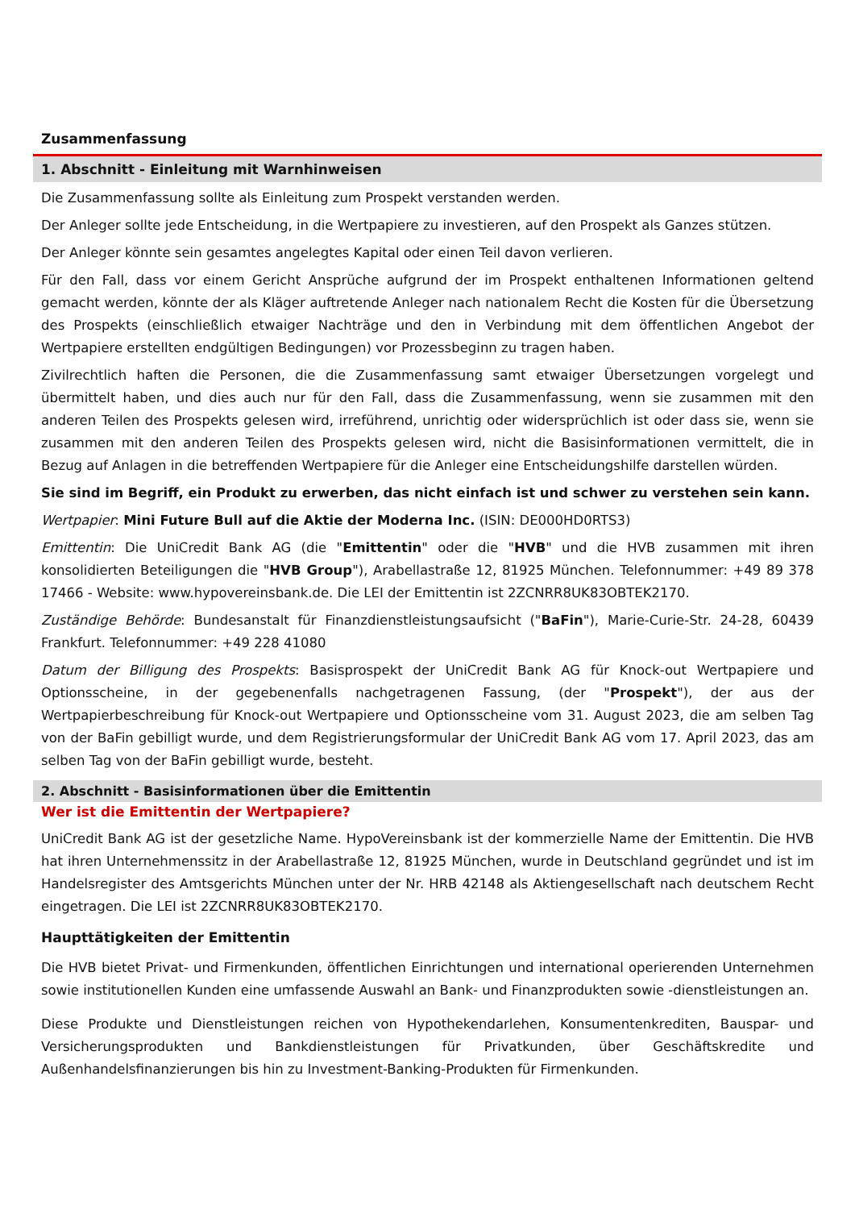Zusammenfassung
1. Abschnitt - Einleitung mit Warnhinweisen
Die Zusammenfassung sollte als Einleitung zum Prospekt verstanden werden.
Der Anleger sollte jede Entscheidung, in die Wertpapiere zu investieren, auf den Prospekt als Ganzes stützen.
Der Anleger könnte sein gesamtes angelegtes Kapital oder einen Teil davon verlieren.
Für den Fall, dass vor einem Gericht Ansprüche aufgrund der im Prospekt enthaltenen Informationen geltend gemacht werden, könnte der als Kläger auftretende Anleger nach nationalem Recht die Kosten für die Übersetzung des Prospekts (einschließlich etwaiger Nachträge und den in Verbindung mit dem öffentlichen Angebot der Wertpapiere erstellten endgültigen Bedingungen) vor Prozessbeginn zu tragen haben.
Zivilrechtlich haften die Personen, die die Zusammenfassung samt etwaiger Übersetzungen vorgelegt und übermittelt haben, und dies auch nur für den Fall, dass die Zusammenfassung, wenn sie zusammen mit den anderen Teilen des Prospekts gelesen wird, irreführend, unrichtig oder widersprüchlich ist oder dass sie, wenn sie zusammen mit den anderen Teilen des Prospekts gelesen wird, nicht die Basisinformationen vermittelt, die in Bezug auf Anlagen in die betreffenden Wertpapiere für die Anleger eine Entscheidungshilfe darstellen würden.
Sie sind im Begriff, ein Produkt zu erwerben, das nicht einfach ist und schwer zu verstehen sein kann.
Wertpapier: Mini Future Bull auf die Aktie der Moderna Inc. (ISIN: DE000HD0RTS3)
Emittentin: Die UniCredit Bank AG (die "Emittentin" oder die "HVB" und die HVB zusammen mit ihren konsolidierten Beteiligungen die "HVB Group"), Arabellastraße 12, 81925 München. Telefonnummer: +49 89 378 17466 - Website: www.hypovereinsbank.de. Die LEI der Emittentin ist 2ZCNRR8UK83OBTEK2170.
Zuständige Behörde: Bundesanstalt für Finanzdienstleistungsaufsicht ("BaFin"), Marie-Curie-Str. 24-28, 60439 Frankfurt. Telefonnummer: +49 228 41080
Datum der Billigung des Prospekts: Basisprospekt der UniCredit Bank AG für Knock-out Wertpapiere und Optionsscheine, in der gegebenenfalls nachgetragenen Fassung, (der "Prospekt"), der aus der Wertpapierbeschreibung für Knock-out Wertpapiere und Optionsscheine vom 31. August 2023, die am selben Tag von der BaFin gebilligt wurde, und dem Registrierungsformular der UniCredit Bank AG vom 17. April 2023, das am selben Tag von der BaFin gebilligt wurde, besteht.
2. Abschnitt - Basisinformationen über die Emittentin
Wer ist die Emittentin der Wertpapiere?
UniCredit Bank AG ist der gesetzliche Name. HypoVereinsbank ist der kommerzielle Name der Emittentin. Die HVB hat ihren Unternehmenssitz in der Arabellastraße 12, 81925 München, wurde in Deutschland gegründet und ist im Handelsregister des Amtsgerichts München unter der Nr. HRB 42148 als Aktiengesellschaft nach deutschem Recht eingetragen. Die LEI ist 2ZCNRR8UK83OBTEK2170.
Haupttätigkeiten der Emittentin
Die HVB bietet Privat- und Firmenkunden, öffentlichen Einrichtungen und international operierenden Unternehmen sowie institutionellen Kunden eine umfassende Auswahl an Bank- und Finanzprodukten sowie -dienstleistungen an.
Diese Produkte und Dienstleistungen reichen von Hypothekendarlehen, Konsumentenkrediten, Bauspar- und Versicherungsprodukten und Bankdienstleistungen für Privatkunden, über Geschäftskredite und Außenhandelsfinanzierungen bis hin zu Investment-Banking-Produkten für Firmenkunden.